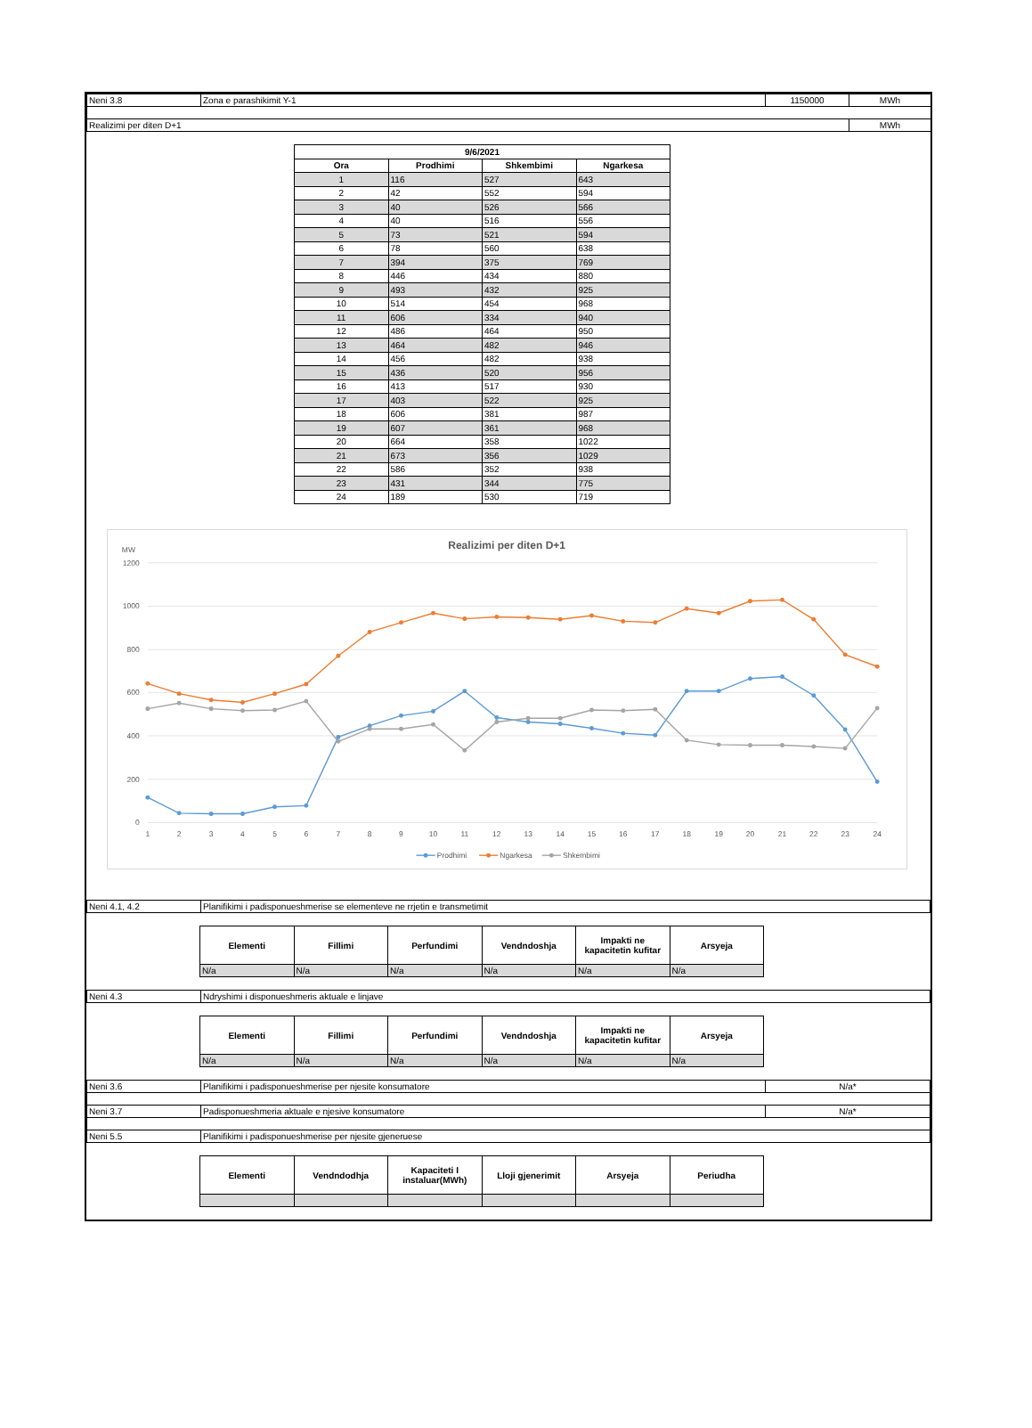| Neni 3.8 | Zona e parashikimit Y-1 | 1150000 | MWh |
| Realizimi per diten D+1 | | | MWh |
| 9/6/2021 | | | |
| --- | --- | --- | --- |
| Ora | Prodhimi | Shkembimi | Ngarkesa |
| 1 | 116 | 527 | 643 |
| 2 | 42 | 552 | 594 |
| 3 | 40 | 526 | 566 |
| 4 | 40 | 516 | 556 |
| 5 | 73 | 521 | 594 |
| 6 | 78 | 560 | 638 |
| 7 | 394 | 375 | 769 |
| 8 | 446 | 434 | 880 |
| 9 | 493 | 432 | 925 |
| 10 | 514 | 454 | 968 |
| 11 | 606 | 334 | 940 |
| 12 | 486 | 464 | 950 |
| 13 | 464 | 482 | 946 |
| 14 | 456 | 482 | 938 |
| 15 | 436 | 520 | 956 |
| 16 | 413 | 517 | 930 |
| 17 | 403 | 522 | 925 |
| 18 | 606 | 381 | 987 |
| 19 | 607 | 361 | 968 |
| 20 | 664 | 358 | 1022 |
| 21 | 673 | 356 | 1029 |
| 22 | 586 | 352 | 938 |
| 23 | 431 | 344 | 775 |
| 24 | 189 | 530 | 719 |
Realizimi per diten D+1
MW
1200
1000
800
600
400
200
0
1
2
3
4
5
6
7
8
9
10
11
12
13
14
15
16
17
18
19
20
21
22
23
24
Prodhimi
Ngarkesa
Shkembimi
| Neni 4.1, 4.2 | Planifikimi i padisponueshmerise se elementeve ne rrjetin e transmetimit |
| Elementi | Fillimi | Perfundimi | Vendndoshja | Impakti ne kapacitetin kufitar | Arsyeja |
| --- | --- | --- | --- | --- | --- |
| N/a | N/a | N/a | N/a | N/a | N/a |
| Neni 4.3 | Ndryshimi i disponueshmeris aktuale e linjave |
| Elementi | Fillimi | Perfundimi | Vendndoshja | Impakti ne kapacitetin kufitar | Arsyeja |
| --- | --- | --- | --- | --- | --- |
| N/a | N/a | N/a | N/a | N/a | N/a |
| Neni 3.6 | Planifikimi i padisponueshmerise per njesite konsumatore | N/a* |
| Neni 3.7 | Padisponueshmeria aktuale e njesive konsumatore | N/a* |
| Neni 5.5 | Planifikimi i padisponueshmerise per njesite gjeneruese | |
| Elementi | Vendndodhja | Kapaciteti I instaluar(MWh) | Lloji gjenerimit | Arsyeja | Periudha |
| --- | --- | --- | --- | --- | --- |